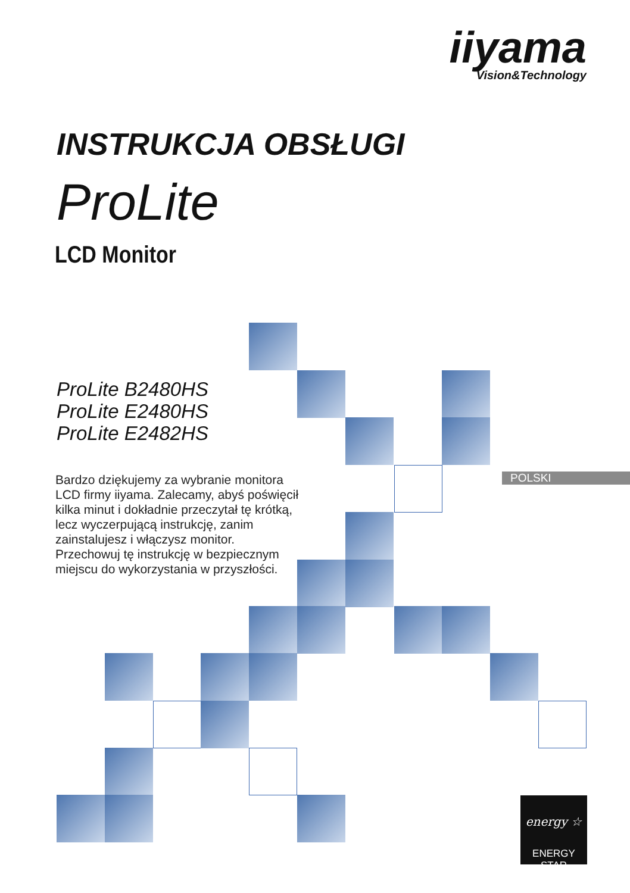iiyama
Vision&Technology
INSTRUKCJA OBSŁUGI
ProLite
LCD Monitor
ProLite B2480HS
ProLite E2480HS
ProLite E2482HS
Bardzo dziękujemy za wybranie monitora LCD firmy iiyama. Zalecamy, abyś poświęcił kilka minut i dokładnie przeczytał tę krótką, lecz wyczerpującą instrukcję, zanim zainstalujesz i włączysz monitor. Przechowuj tę instrukcję w bezpiecznym miejscu do wykorzystania w przyszłości.
POLSKI
energy ☆
ENERGY STAR